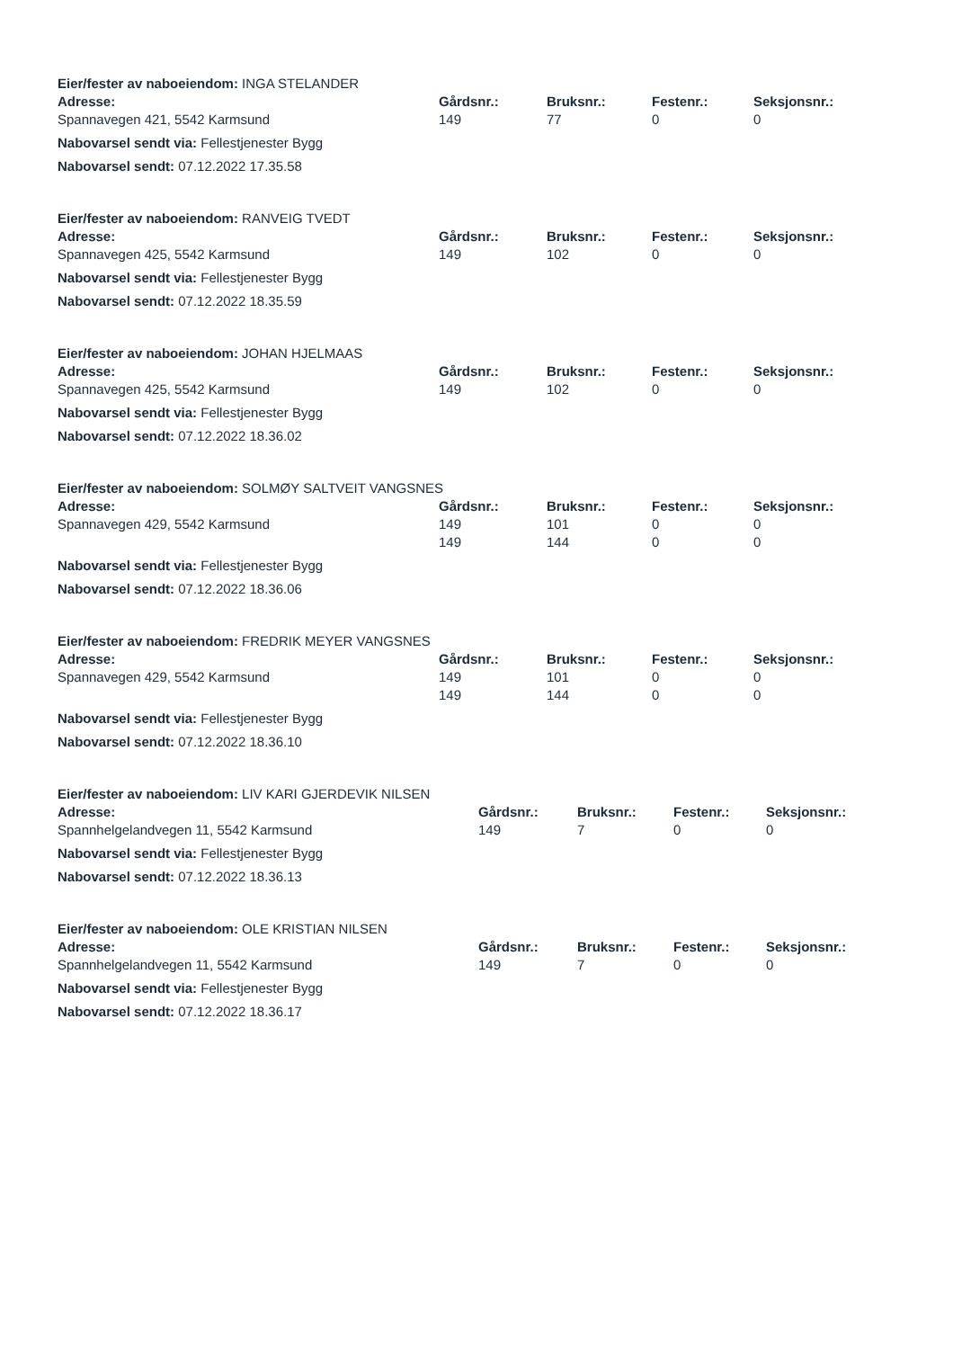Eier/fester av naboeiendom: INGA STELANDER
| Adresse: | Gårdsnr.: | Bruksnr.: | Festenr.: | Seksjonsnr.: |
| --- | --- | --- | --- | --- |
| Spannavegen 421, 5542 Karmsund | 149 | 77 | 0 | 0 |
Nabovarsel sendt via: Fellestjenester Bygg
Nabovarsel sendt: 07.12.2022 17.35.58
Eier/fester av naboeiendom: RANVEIG TVEDT
| Adresse: | Gårdsnr.: | Bruksnr.: | Festenr.: | Seksjonsnr.: |
| --- | --- | --- | --- | --- |
| Spannavegen 425, 5542 Karmsund | 149 | 102 | 0 | 0 |
Nabovarsel sendt via: Fellestjenester Bygg
Nabovarsel sendt: 07.12.2022 18.35.59
Eier/fester av naboeiendom: JOHAN HJELMAAS
| Adresse: | Gårdsnr.: | Bruksnr.: | Festenr.: | Seksjonsnr.: |
| --- | --- | --- | --- | --- |
| Spannavegen 425, 5542 Karmsund | 149 | 102 | 0 | 0 |
Nabovarsel sendt via: Fellestjenester Bygg
Nabovarsel sendt: 07.12.2022 18.36.02
Eier/fester av naboeiendom: SOLMØY SALTVEIT VANGSNES
| Adresse: | Gårdsnr.: | Bruksnr.: | Festenr.: | Seksjonsnr.: |
| --- | --- | --- | --- | --- |
| Spannavegen 429, 5542 Karmsund | 149 | 101 | 0 | 0 |
| | 149 | 144 | 0 | 0 |
Nabovarsel sendt via: Fellestjenester Bygg
Nabovarsel sendt: 07.12.2022 18.36.06
Eier/fester av naboeiendom: FREDRIK MEYER VANGSNES
| Adresse: | Gårdsnr.: | Bruksnr.: | Festenr.: | Seksjonsnr.: |
| --- | --- | --- | --- | --- |
| Spannavegen 429, 5542 Karmsund | 149 | 101 | 0 | 0 |
| | 149 | 144 | 0 | 0 |
Nabovarsel sendt via: Fellestjenester Bygg
Nabovarsel sendt: 07.12.2022 18.36.10
Eier/fester av naboeiendom: LIV KARI GJERDEVIK NILSEN
| Adresse: | Gårdsnr.: | Bruksnr.: | Festenr.: | Seksjonsnr.: |
| --- | --- | --- | --- | --- |
| Spannhelgelandvegen 11, 5542 Karmsund | 149 | 7 | 0 | 0 |
Nabovarsel sendt via: Fellestjenester Bygg
Nabovarsel sendt: 07.12.2022 18.36.13
Eier/fester av naboeiendom: OLE KRISTIAN NILSEN
| Adresse: | Gårdsnr.: | Bruksnr.: | Festenr.: | Seksjonsnr.: |
| --- | --- | --- | --- | --- |
| Spannhelgelandvegen 11, 5542 Karmsund | 149 | 7 | 0 | 0 |
Nabovarsel sendt via: Fellestjenester Bygg
Nabovarsel sendt: 07.12.2022 18.36.17